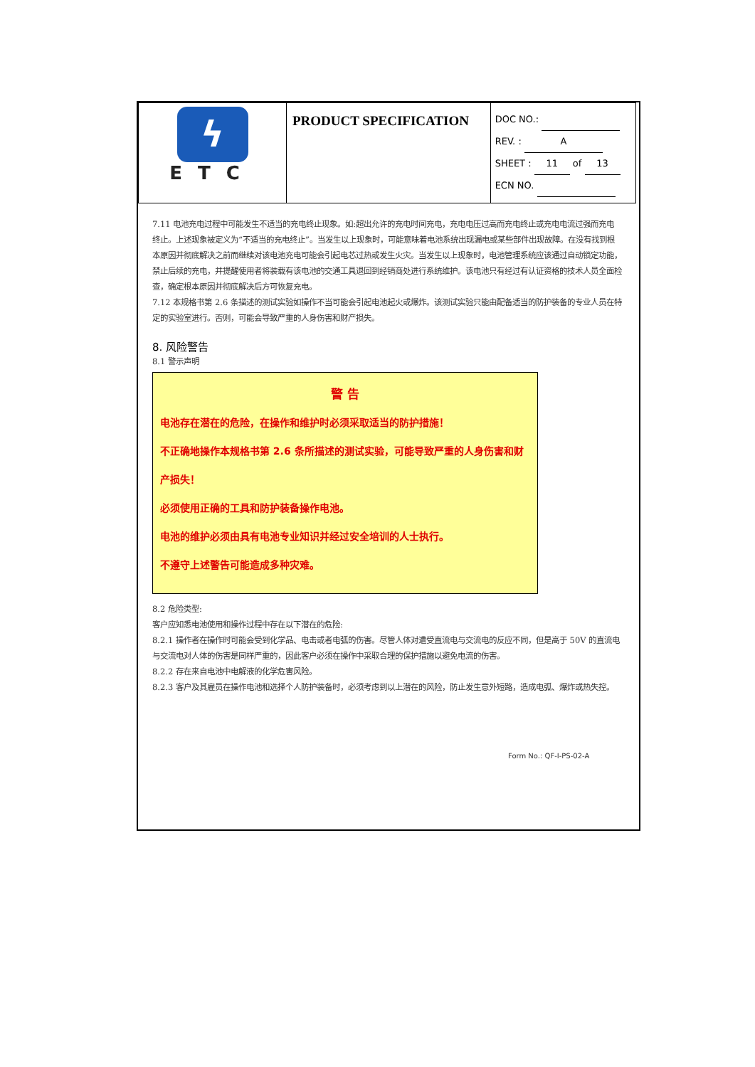| ϟ ETC | PRODUCT SPECIFICATION | DOC NO.: REV. : A SHEET : 11 of 13 ECN NO. |
7.11 电池充电过程中可能发生不适当的充电终止现象。如:超出允许的充电时间充电，充电电压过高而充电终止或充电电流过强而充电终止。上述现象被定义为“不适当的充电终止”。当发生以上现象时，可能意味着电池系统出现漏电或某些部件出现故障。在没有找到根本原因并彻底解决之前而继续对该电池充电可能会引起电芯过热或发生火灾。当发生以上现象时，电池管理系统应该通过自动锁定功能，禁止后续的充电，并提醒使用者将装载有该电池的交通工具退回到经销商处进行系统维护。该电池只有经过有认证资格的技术人员全面检查，确定根本原因并彻底解决后方可恢复充电。
7.12 本规格书第 2.6 条描述的测试实验如操作不当可能会引起电池起火或爆炸。该测试实验只能由配备适当的防护装备的专业人员在特定的实验室进行。否则，可能会导致严重的人身伤害和财产损失。
8. 风险警告
8.1 警示声明
警 告
电池存在潜在的危险，在操作和维护时必须采取适当的防护措施！
不正确地操作本规格书第 2.6 条所描述的测试实验，可能导致严重的人身伤害和财产损失！
必须使用正确的工具和防护装备操作电池。
电池的维护必须由具有电池专业知识并经过安全培训的人士执行。
不遵守上述警告可能造成多种灾难。
8.2 危险类型:
客户应知悉电池使用和操作过程中存在以下潜在的危险:
8.2.1 操作者在操作时可能会受到化学品、电击或者电弧的伤害。尽管人体对遭受直流电与交流电的反应不同，但是高于 50V 的直流电与交流电对人体的伤害是同样严重的，因此客户必须在操作中采取合理的保护措施以避免电流的伤害。
8.2.2 存在来自电池中电解液的化学危害风险。
8.2.3 客户及其雇员在操作电池和选择个人防护装备时，必须考虑到以上潜在的风险，防止发生意外短路，造成电弧、爆炸或热失控。
Form No.: QF-I-PS-02-A